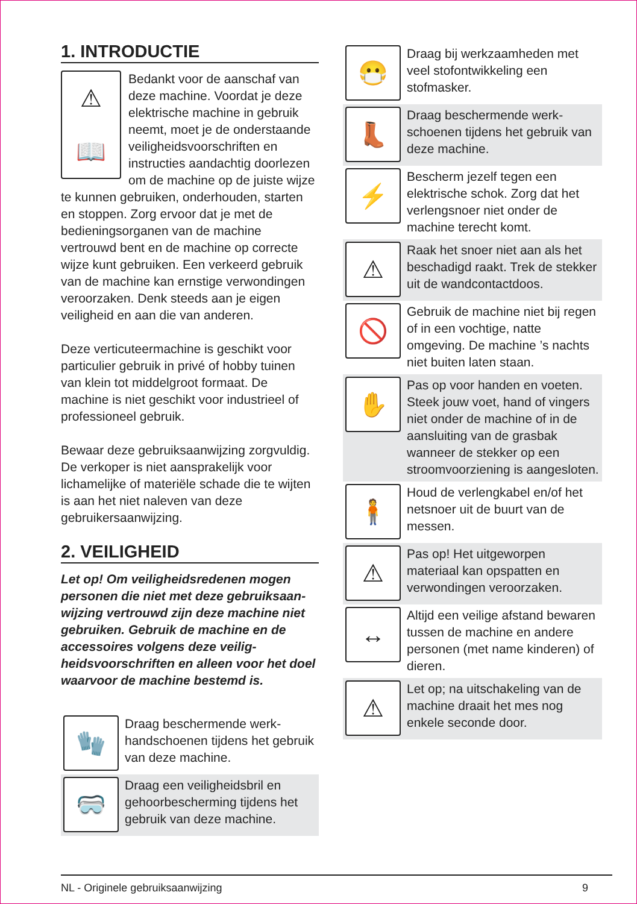1. INTRODUCTIE
⚠
📖
Bedankt voor de aanschaf van deze machine. Voordat je deze elektrische machine in gebruik neemt, moet je de onderstaan­de veiligheidsvoorschriften en instructies aandachtig doorlezen om de machine op de juiste wijze te kunnen gebruiken, onderhouden, starten en stoppen. Zorg ervoor dat je met de bedieningsorganen van de machine vertrouwd bent en de machine op correcte wijze kunt gebruiken. Een verkeerd gebruik van de machine kan ernstige verwondingen veroorzaken. Denk steeds aan je eigen veiligheid en aan die van anderen.
Deze verticuteermachine is geschikt voor particulier gebruik in privé of hobby tuinen van klein tot middelgroot formaat. De machine is niet geschikt voor industrieel of professioneel gebruik.
Bewaar deze gebruiksaanwijzing zorgvul­dig. De verkoper is niet aansprakelijk voor lichamelijke of materiële schade die te wijten is aan het niet naleven van deze gebruikersaanwijzing.
2. VEILIGHEID
Let op! Om veiligheidsredenen mogen personen die niet met deze gebruiksaan­wijzing vertrouwd zijn deze machine niet gebruiken. Gebruik de machine en de accessoires volgens deze veilig­heidsvoorschriften en alleen voor het doel waarvoor de machine bestemd is.
🧤
Draag beschermende werk­handschoenen tijdens het gebruik van deze machine.
🥽
Draag een veiligheidsbril en gehoorbescherming tijdens het gebruik van deze machine.
😷
Draag bij werkzaamheden met veel stofontwikkeling een stofmasker.
👢
Draag beschermende werk­schoenen tijdens het gebruik van deze machine.
⚡
Bescherm jezelf tegen een elektrische schok. Zorg dat het verlengsnoer niet onder de machine terecht komt.
⚠
Raak het snoer niet aan als het beschadigd raakt. Trek de stekker uit de wandcontact­doos.
🚫
Gebruik de machine niet bij regen of in een vochtige, natte omgeving. De machine ’s nachts niet buiten laten staan.
✋
Pas op voor handen en voeten. Steek jouw voet, hand of vingers niet onder de machine of in de aansluiting van de grasbak wanneer de stekker op een stroomvoorziening is aangesloten.
🧍
Houd de verlengkabel en/of het netsnoer uit de buurt van de messen.
⚠
Pas op! Het uitgeworpen materiaal kan opspatten en verwondingen veroorzaken.
↔
Altijd een veilige afstand bewaren tussen de machine en andere personen (met name kinderen) of dieren.
⚠
Let op; na uitschakeling van de machine draait het mes nog enkele seconde door.
NL - Originele gebruiksaanwijzing 9